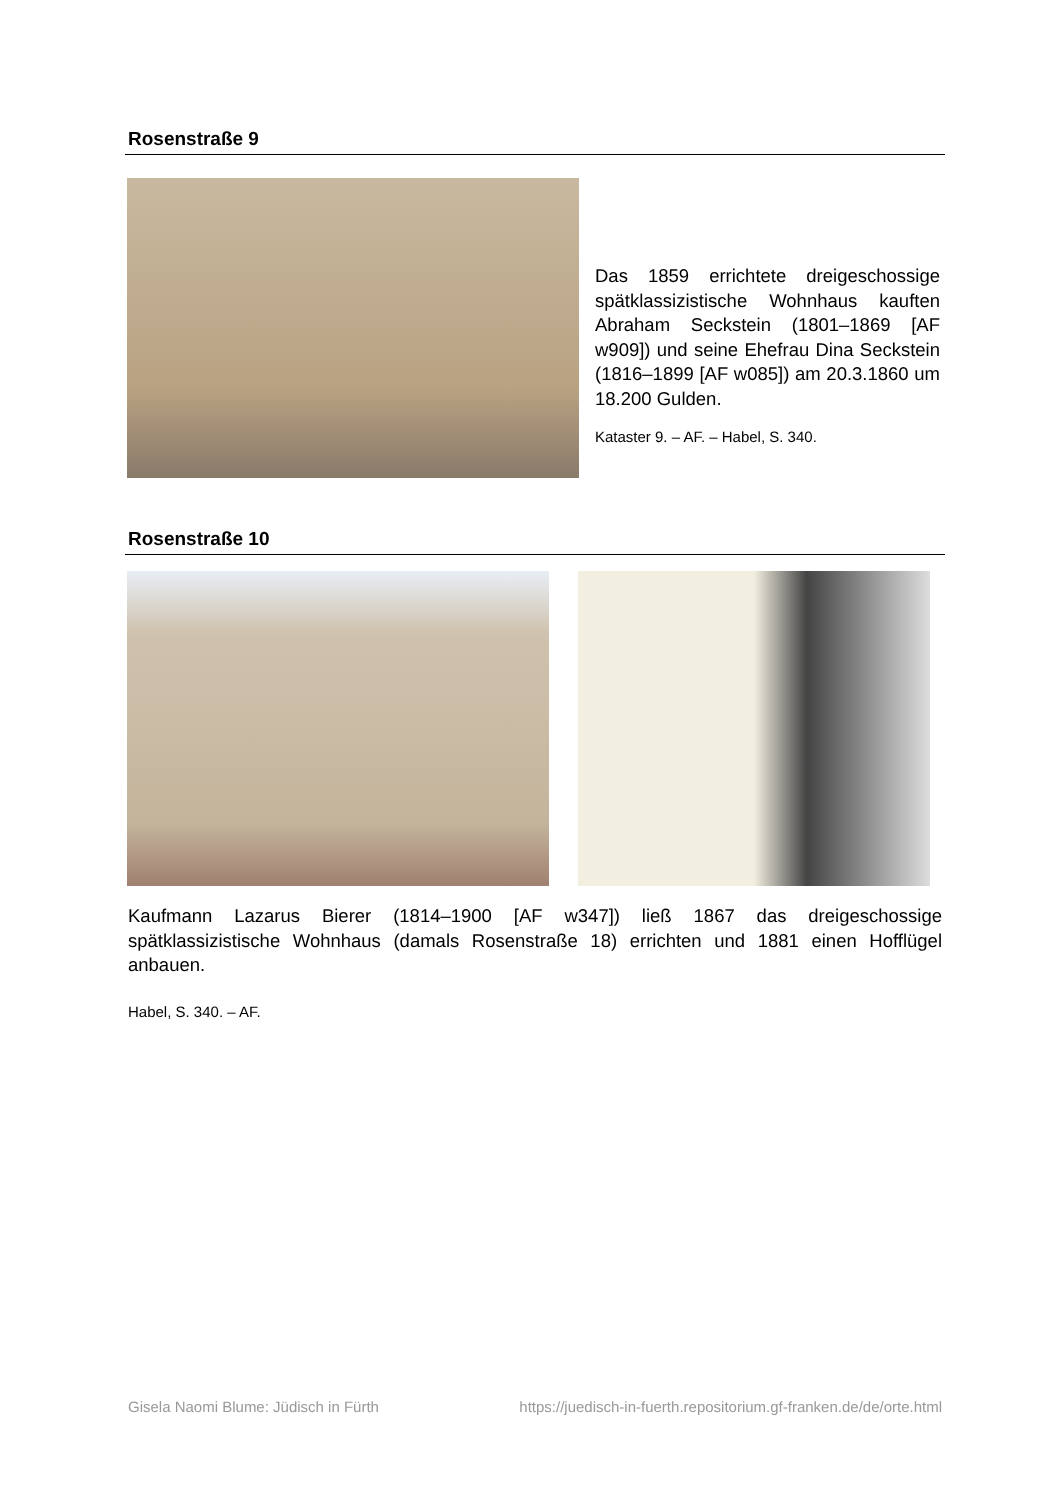Rosenstraße 9
Das 1859 errichtete dreigeschossige spätklassizistische Wohnhaus kauften Abraham Seckstein (1801–1869 [AF w909]) und seine Ehefrau Dina Seckstein (1816–1899 [AF w085]) am 20.3.1860 um 18.200 Gulden.
Kataster 9. – AF. – Habel, S. 340.
Rosenstraße 10
Kaufmann Lazarus Bierer (1814–1900 [AF w347]) ließ 1867 das dreigeschossige spätklassizistische Wohnhaus (damals Rosenstraße 18) errichten und 1881 einen Hofflügel anbauen.
Habel, S. 340. – AF.
Gisela Naomi Blume: Jüdisch in Fürth https://juedisch-in-fuerth.repositorium.gf-franken.de/de/orte.html